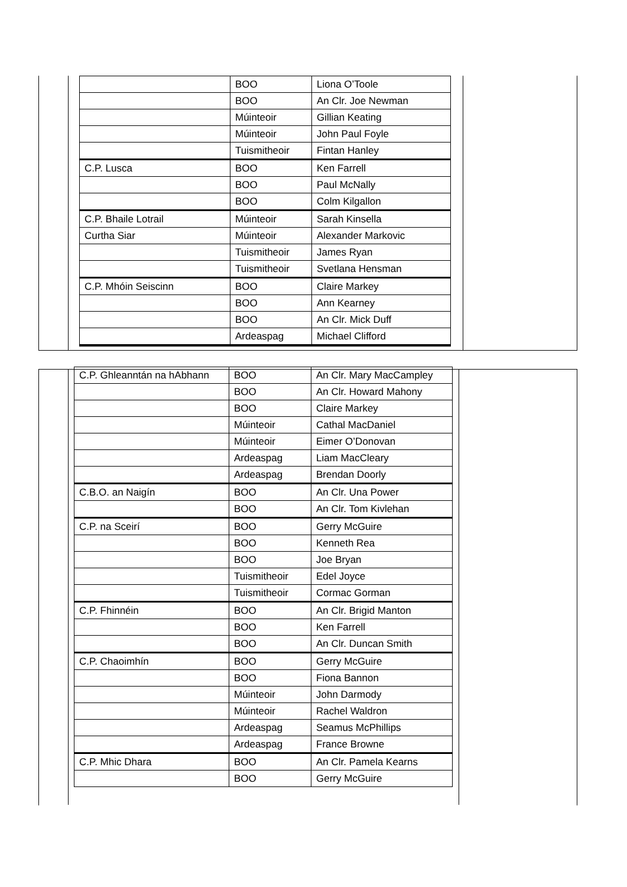| | BOO | Liona O’Toole |
| | BOO | An Clr. Joe Newman |
| | Múinteoir | Gillian Keating |
| | Múinteoir | John Paul Foyle |
| | Tuismitheoir | Fintan Hanley |
| C.P. Lusca | BOO | Ken Farrell |
| | BOO | Paul McNally |
| | BOO | Colm Kilgallon |
| C.P. Bhaile Lotrail | Múinteoir | Sarah Kinsella |
| Curtha Siar | Múinteoir | Alexander Markovic |
| | Tuismitheoir | James Ryan |
| | Tuismitheoir | Svetlana Hensman |
| C.P. Mhóin Seiscinn | BOO | Claire Markey |
| | BOO | Ann Kearney |
| | BOO | An Clr. Mick Duff |
| | Ardeaspag | Michael Clifford |
| C.P. Ghleanntán na hAbhann | BOO | An Clr. Mary MacCampley |
| | BOO | An Clr. Howard Mahony |
| | BOO | Claire Markey |
| | Múinteoir | Cathal MacDaniel |
| | Múinteoir | Eimer O’Donovan |
| | Ardeaspag | Liam MacCleary |
| | Ardeaspag | Brendan Doorly |
| C.B.O. an Naigín | BOO | An Clr. Una Power |
| | BOO | An Clr. Tom Kivlehan |
| C.P. na Sceirí | BOO | Gerry McGuire |
| | BOO | Kenneth Rea |
| | BOO | Joe Bryan |
| | Tuismitheoir | Edel Joyce |
| | Tuismitheoir | Cormac Gorman |
| C.P. Fhinnéin | BOO | An Clr. Brigid Manton |
| | BOO | Ken Farrell |
| | BOO | An Clr. Duncan Smith |
| C.P. Chaoimhín | BOO | Gerry McGuire |
| | BOO | Fiona Bannon |
| | Múinteoir | John Darmody |
| | Múinteoir | Rachel Waldron |
| | Ardeaspag | Seamus McPhillips |
| | Ardeaspag | France Browne |
| C.P. Mhic Dhara | BOO | An Clr. Pamela Kearns |
| | BOO | Gerry McGuire |